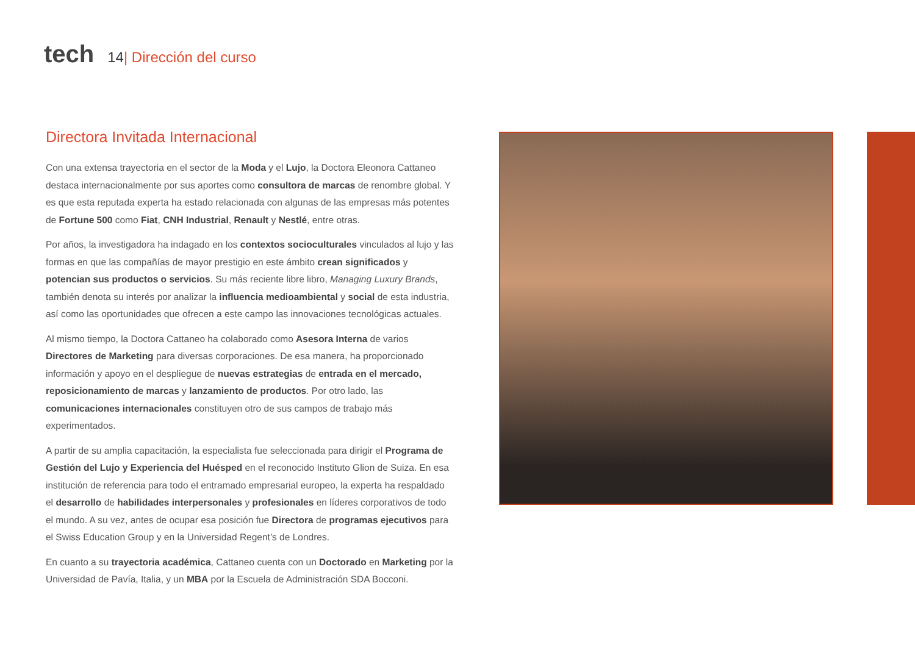tech 14 | Dirección del curso
Directora Invitada Internacional
Con una extensa trayectoria en el sector de la Moda y el Lujo, la Doctora Eleonora Cattaneo destaca internacionalmente por sus aportes como consultora de marcas de renombre global. Y es que esta reputada experta ha estado relacionada con algunas de las empresas más potentes de Fortune 500 como Fiat, CNH Industrial, Renault y Nestlé, entre otras.
Por años, la investigadora ha indagado en los contextos socioculturales vinculados al lujo y las formas en que las compañías de mayor prestigio en este ámbito crean significados y potencian sus productos o servicios. Su más reciente libre libro, Managing Luxury Brands, también denota su interés por analizar la influencia medioambiental y social de esta industria, así como las oportunidades que ofrecen a este campo las innovaciones tecnológicas actuales.
Al mismo tiempo, la Doctora Cattaneo ha colaborado como Asesora Interna de varios Directores de Marketing para diversas corporaciones. De esa manera, ha proporcionado información y apoyo en el despliegue de nuevas estrategias de entrada en el mercado, reposicionamiento de marcas y lanzamiento de productos. Por otro lado, las comunicaciones internacionales constituyen otro de sus campos de trabajo más experimentados.
A partir de su amplia capacitación, la especialista fue seleccionada para dirigir el Programa de Gestión del Lujo y Experiencia del Huésped en el reconocido Instituto Glion de Suiza. En esa institución de referencia para todo el entramado empresarial europeo, la experta ha respaldado el desarrollo de habilidades interpersonales y profesionales en líderes corporativos de todo el mundo. A su vez, antes de ocupar esa posición fue Directora de programas ejecutivos para el Swiss Education Group y en la Universidad Regent’s de Londres.
En cuanto a su trayectoria académica, Cattaneo cuenta con un Doctorado en Marketing por la Universidad de Pavía, Italia, y un MBA por la Escuela de Administración SDA Bocconi.